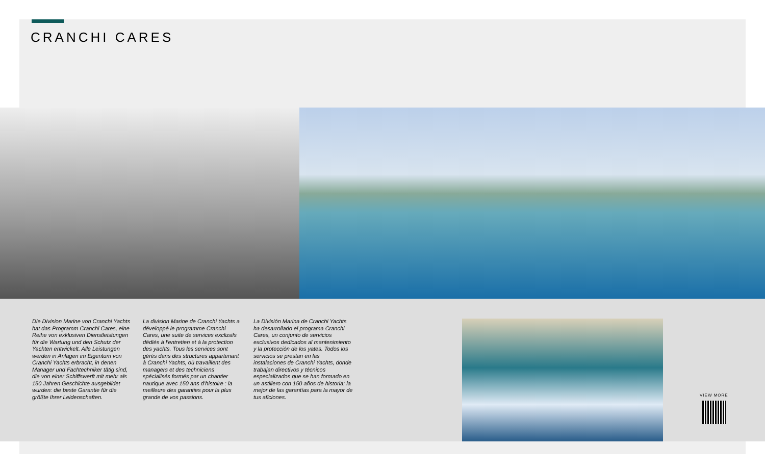CRANCHI CARES
Die Division Marine von Cranchi Yachts hat das Programm Cranchi Cares, eine Reihe von exklusiven Dienstleistungen für die Wartung und den Schutz der Yachten entwickelt. Alle Leistungen werden in Anlagen im Eigentum von Cranchi Yachts erbracht, in denen Manager und Fachtechniker tätig sind, die von einer Schiffswerft mit mehr als 150 Jahren Geschichte ausgebildet wurden: die beste Garantie für die größte Ihrer Leidenschaften.
La division Marine de Cranchi Yachts a développé le programme Cranchi Cares, une suite de services exclusifs dédiés à l’entretien et à la protection des yachts. Tous les services sont gérés dans des structures appartenant à Cranchi Yachts, où travaillent des managers et des techniciens spécialisés formés par un chantier nautique avec 150 ans d’histoire : la meilleure des garanties pour la plus grande de vos passions.
La División Marina de Cranchi Yachts ha desarrollado el programa Cranchi Cares, un conjunto de servicios exclusivos dedicados al mantenimiento y la protección de los yates. Todos los servicios se prestan en las instalaciones de Cranchi Yachts, donde trabajan directivos y técnicos especializados que se han formado en un astillero con 150 años de historia: la mejor de las garantías para la mayor de tus aficiones.
VIEW MORE